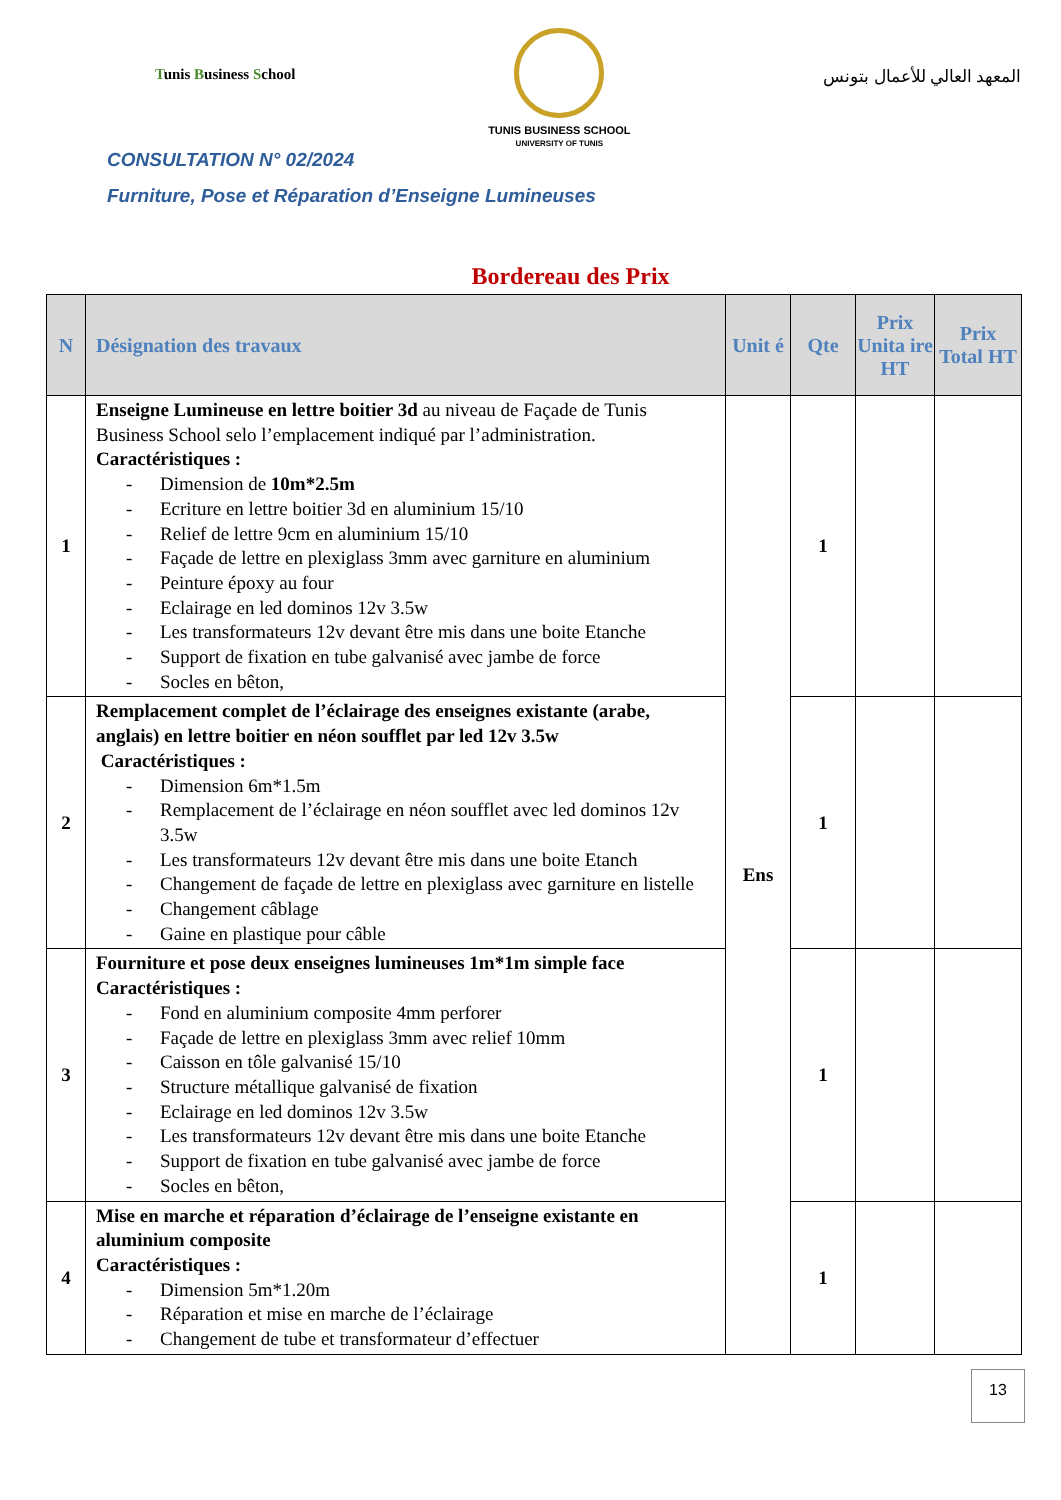Tunis Business School
TUNIS BUSINESS SCHOOL
UNIVERSITY OF TUNIS
المعهد العالي للأعمال بتونس
CONSULTATION N° 02/2024
Furniture, Pose et Réparation d’Enseigne Lumineuses
Bordereau des Prix
| N | Désignation des travaux | Unit é | Qte | Prix Unita ire HT | Prix Total HT |
| --- | --- | --- | --- | --- | --- |
| 1 | Enseigne Lumineuse en lettre boitier 3d au niveau de Façade de Tunis Business School selo l’emplacement indiqué par l’administration. Caractéristiques : - Dimension de 10m*2.5m - Ecriture en lettre boitier 3d en aluminium 15/10 - Relief de lettre 9cm en aluminium 15/10 - Façade de lettre en plexiglass 3mm avec garniture en aluminium - Peinture époxy au four - Eclairage en led dominos 12v 3.5w - Les transformateurs 12v devant être mis dans une boite Etanche - Support de fixation en tube galvanisé avec jambe de force - Socles en bêton, | Ens | 1 | | |
| 2 | Remplacement complet de l’éclairage des enseignes existante (arabe, anglais) en lettre boitier en néon soufflet par led 12v 3.5w Caractéristiques : - Dimension 6m*1.5m - Remplacement de l’éclairage en néon soufflet avec led dominos 12v 3.5w - Les transformateurs 12v devant être mis dans une boite Etanch - Changement de façade de lettre en plexiglass avec garniture en listelle - Changement câblage - Gaine en plastique pour câble | | 1 | | |
| 3 | Fourniture et pose deux enseignes lumineuses 1m*1m simple face Caractéristiques : - Fond en aluminium composite 4mm perforer - Façade de lettre en plexiglass 3mm avec relief 10mm - Caisson en tôle galvanisé 15/10 - Structure métallique galvanisé de fixation - Eclairage en led dominos 12v 3.5w - Les transformateurs 12v devant être mis dans une boite Etanche - Support de fixation en tube galvanisé avec jambe de force - Socles en bêton, | | 1 | | |
| 4 | Mise en marche et réparation d’éclairage de l’enseigne existante en aluminium composite Caractéristiques : - Dimension 5m*1.20m - Réparation et mise en marche de l’éclairage - Changement de tube et transformateur d’effectuer | | 1 | | |
13